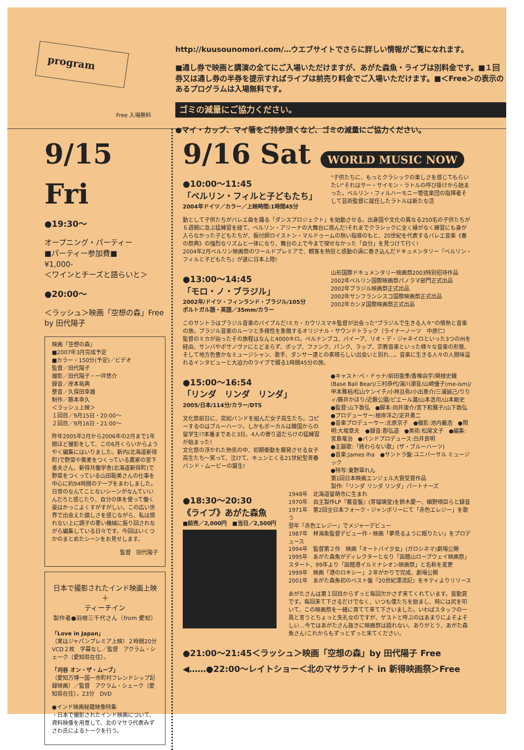program
Free 入場無料
http://kuusounomori.com/…ウエブサイトでさらに詳しい情報がご覧になれます。
■通し券で映画と講演の全てにご入場いただけますが、あがた森魚・ライブは別料金です。■１回券又は通し券の半券を提示すればライブは前売り料金でご入場いただけます。■＜Free＞の表示のあるプログラムは入場無料です。
ゴミの減量にご協力ください。
●マイ・カップ、マイ箸をご持参頂くなど、ゴミの減量にご協力ください。
9/15 Fri
●19:30〜
オープニング・パーティー
■パーティー参加費■
¥1,000-
＜ワインとチーズと語らいと＞
●20:00〜
＜ラッシュ＞映画「空想の森」Free
by 田代陽子
映画「空想の森」
■2007年3月完成予定
■カラー・150分(予定)／ビデオ
監督／田代陽子
撮影／田代陽子・一坪悠介
録音／岸本祐典
整音／久保田幸雄
制作／藤本幸久
＜ラッシュ上映＞
１回目／9月15日・20:00〜
２回目／9月16日・21:00〜
昨年2005年2月から2006年の2月まで1年間ほど撮影をして、この6月くらいからようやく編集にはいりました。新内(北海道新得町)で野菜や蕎麦をつくっている農家の宮下善夫さん、新得共働学舎(北海道新得町)で野菜をつくっている山田聡美さんの仕事を中心に約94時間のテープをまわしました。日常のなんてことないシーンがなんていいんだろと感じたり、自分の体を使って働く姿はかっこよくすがすがしい。この広い世界で出会えた嬉しさを感じながら、私は慣れない上に調子の悪い機械に振り回されながら編集している日々です。今回はいくつかのまとめたシーンをお見せします。
監督　田代陽子
日本で撮影されたインド映画上映
＋
ティーチイン
製作者●羽根三千代さん（from 愛知）
「Love in Japan」
（実はジャパンプレミア上映）２時間20分 VCD２枚　字幕なし／監督　アクラム・シェーク（愛知県在住）。
「刈谷 オン・ザ・ムーブ」
（愛知万博一国一市町村フレンドシップ記録映画）／監督　アクラム・シェーク（愛知県在住）。23分　DVD
●インド映画秘蔵映像特集
・日本で撮影されたインド映画について、資料映像を用意して、北のマサラ代表みずさわ氏によるトークを行う。
9/16 Sat WORLD MUSIC NOW
●10:00〜11:45
「ベルリン・フィルと子どもたち」
2004年ドイツ／カラー／上映時間:1時間45分
"子供たちに、もっとクラシックの楽しさを感じてもらいたい"それはサー・サイモン・ラトルの呼び掛けから始まった。ベルリン・フィルハーモニー管弦楽団の指揮者そして芸術監督に就任したラトルは新たな活
動として子供たちがバレエ曲を踊る「ダンスプロジェクト」を始動させる。出身国や文化の異なる250名の子供たちが６週間に及ぶ猛練習を経て、ベルリン・アリーナの大舞台に挑んだ!それまでクラシックに全く縁がなく練習にも身が入らなかった子どもたちが、振付師ロイストン・マルドゥームの熱い指導のもと、20世紀を代表するバレエ音楽《春の祭典》の強烈なリズムと一体になり、舞台の上で今まで探せなかった「自分」を見つけて行く!
2004年2月ベルリン映画祭のワールドプレミアで、観客を熱狂と感動の渦に巻き込んだドキュメンタリー『ベルリン・フィルと子どもたち』が遂に日本上陸!
●13:00〜14:45
「モロ・ノ・ブラジル」
2002年/ドイツ・フィンランド・ブラジル/105分
ポルトガル語・英語／35mm/カラー
山形国際ドキュメンタリー映画祭2003特別招待作品
2002年ベルリン国際映画祭パノラマ部門正式出品
2002年ブラジル映画祭正式出品
2002年サンフランシスコ国際映画祭正式出品
2002年カンヌ国際映画祭正式出品
このサントラはブラジル音楽のバイブルだ!ミカ・カウリスマキ監督が出会った"ブラジルで生きる人々"の情熱と音楽の旅。ブラジル音楽のルーツと多様性を象徴するオリジナル・サウンドトラック（ライナーノーツ　中原仁）
監督のミカが辿ったその旅程はなんと4000キロ。ペルナンブコ、バイーア、リオ・デ・ジャネイロといった3つの州を経由、サンバやボサノヴァにとどまらず、ポップ、ファンク、パンク、ラップ、宗教音楽といった様々な音楽の形態、そして地方色豊かなミュージシャン、歌手、ダンサー達との素晴らしい出会いと別れ…。音楽に生きる人々の人間味溢れるインタビューと大迫力のライブで綴る1時間45分の旅。
●15:00〜16:54
「リンダ　リンダ　リンダ」
2005/日本/114分/カラー/DTS
文化祭前日に、突如バンドを組んだ女子高生たち。コピーするのはブルーハーツ。しかもボーカルは韓国からの留学生!?本番まであと3日。4人の寄り道だらけの猛練習が始まった!
文化祭の浮かれた熱気の中、初期衝動を爆発させる女子高生たち〜笑って、泣けて、キュンとくる21世紀型青春バンド・ムービーの誕生!
●キャスト:ペ・ドゥナ/前田亜季/香椎由宇/関根史織(Base Ball Bear)/三村恭代/湯川潮音/山崎優子(me-ism)/甲本雅裕/松山ケンイチ/小林且弥/小出恵介/三浦誠己/りりィ/藤井かほり/近藤公園/ピエール瀧/山本浩司/山本剛史
●監督:山下敦弘　●脚本:向井康介/宮下和雅子/山下敦弘
●プロデューサー:根岸洋之/定井勇二
●音楽プロデューサー:北原京子　●撮影:池内義浩　●照明:大坂章夫　●録音:郡弘道　●美術:松尾文子　●編集:宮島竜治　●バンドプロデュース:白井良明
●主題歌:「終わらない歌」(ザ・ブルーハーツ)
●音楽:James Iha　●サントラ盤:ユニバーサル ミュージック
●特写:東野翠れん
第1回日本映画エンジェル大賞受賞作品
製作:「リンダ リンダ リンダ」パートナーズ
●18:30〜20:30
《ライブ》あがた森魚
■前売／2,000円　■当日／2,500円
1948年　北海道留萌市に生まれ
1970年　自主製作LP『蓄音盤』(芽瑠璃堂)を鈴木慶一、細野晴臣らと録音
1971年　第2回全日本フォーク・ジャンボリーにて「赤色エレジー」を歌う
翌年「赤色エレジー」でメジャーデビュー
1987年　林海象監督デビュー作・映画「夢見るように眠りたい」をプロデュース
1994年　監督第２作　映画「オートバイ少女」(ガロシネマ)劇場公開
1995年　あがた森魚がディレクターとなり「函館山ロープウェイ映画祭」スタート、99年より「函館港イルミナシオン映画祭」と名称を変更
1999年　映画「港のロキシー」２年がかりで完成、劇場公開
2001年　あがた森魚初のベスト盤『20世紀漂流記』をキティよりリリース
あがたさんは第１回目からずっと毎回欠かさず来てくれています。皆勤賞です。毎回来て下さるだけでなく、いつも僕たちを励まし、時には尻を叩いて、この映画祭を一緒に育てて来て下さいました。いわばスタッフの一員と言うとちょっと失礼なのですが、ゲストと呼ぶのはあまりによそよそしい…今ではあがたさん抜きに映画祭は語れない。ありがとう、あがた森魚さん!これからもずっとずっと来てください。
●21:00〜21:45＜ラッシュ＞映画「空想の森」by 田代陽子 Free
◀……●22:00〜レイトショー＜北のマサラナイト in 新得映画祭＞Free